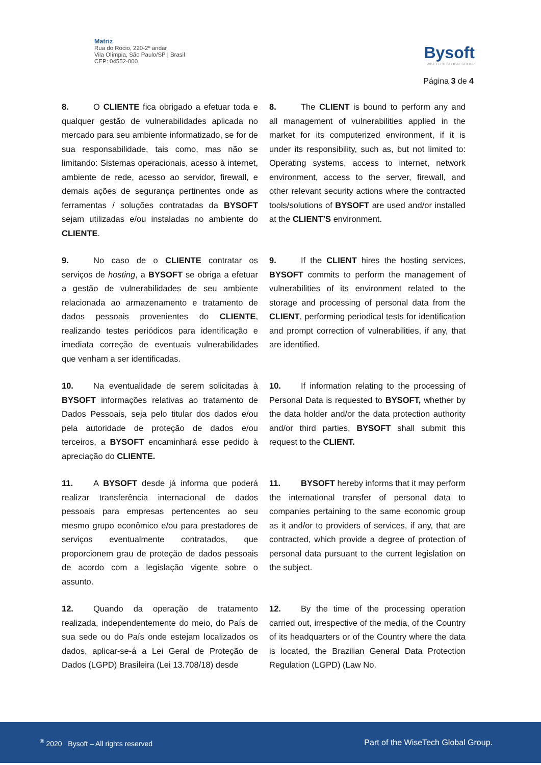Matriz
Rua do Rocio, 220-2º andar
Vila Olímpia, São Paulo/SP | Brasil
CEP: 04552-000
Bysoft
WISETECH GLOBAL GROUP
Página 3 de 4
8. O CLIENTE fica obrigado a efetuar toda e qualquer gestão de vulnerabilidades aplicada no mercado para seu ambiente informatizado, se for de sua responsabilidade, tais como, mas não se limitando: Sistemas operacionais, acesso à internet, ambiente de rede, acesso ao servidor, firewall, e demais ações de segurança pertinentes onde as ferramentas / soluções contratadas da BYSOFT sejam utilizadas e/ou instaladas no ambiente do CLIENTE.
8. The CLIENT is bound to perform any and all management of vulnerabilities applied in the market for its computerized environment, if it is under its responsibility, such as, but not limited to: Operating systems, access to internet, network environment, access to the server, firewall, and other relevant security actions where the contracted tools/solutions of BYSOFT are used and/or installed at the CLIENT’S environment.
9. No caso de o CLIENTE contratar os serviços de hosting, a BYSOFT se obriga a efetuar a gestão de vulnerabilidades de seu ambiente relacionada ao armazenamento e tratamento de dados pessoais provenientes do CLIENTE, realizando testes periódicos para identificação e imediata correção de eventuais vulnerabilidades que venham a ser identificadas.
9. If the CLIENT hires the hosting services, BYSOFT commits to perform the management of vulnerabilities of its environment related to the storage and processing of personal data from the CLIENT, performing periodical tests for identification and prompt correction of vulnerabilities, if any, that are identified.
10. Na eventualidade de serem solicitadas à BYSOFT informações relativas ao tratamento de Dados Pessoais, seja pelo titular dos dados e/ou pela autoridade de proteção de dados e/ou terceiros, a BYSOFT encaminhará esse pedido à apreciação do CLIENTE.
10. If information relating to the processing of Personal Data is requested to BYSOFT, whether by the data holder and/or the data protection authority and/or third parties, BYSOFT shall submit this request to the CLIENT.
11. A BYSOFT desde já informa que poderá realizar transferência internacional de dados pessoais para empresas pertencentes ao seu mesmo grupo econômico e/ou para prestadores de serviços eventualmente contratados, que proporcionem grau de proteção de dados pessoais de acordo com a legislação vigente sobre o assunto.
11. BYSOFT hereby informs that it may perform the international transfer of personal data to companies pertaining to the same economic group as it and/or to providers of services, if any, that are contracted, which provide a degree of protection of personal data pursuant to the current legislation on the subject.
12. Quando da operação de tratamento realizada, independentemente do meio, do País de sua sede ou do País onde estejam localizados os dados, aplicar-se-á a Lei Geral de Proteção de Dados (LGPD) Brasileira (Lei 13.708/18) desde
12. By the time of the processing operation carried out, irrespective of the media, of the Country of its headquarters or of the Country where the data is located, the Brazilian General Data Protection Regulation (LGPD) (Law No.
<sup>®</sup> 2020 Bysoft – All rights reserved Part of the WiseTech Global Group.